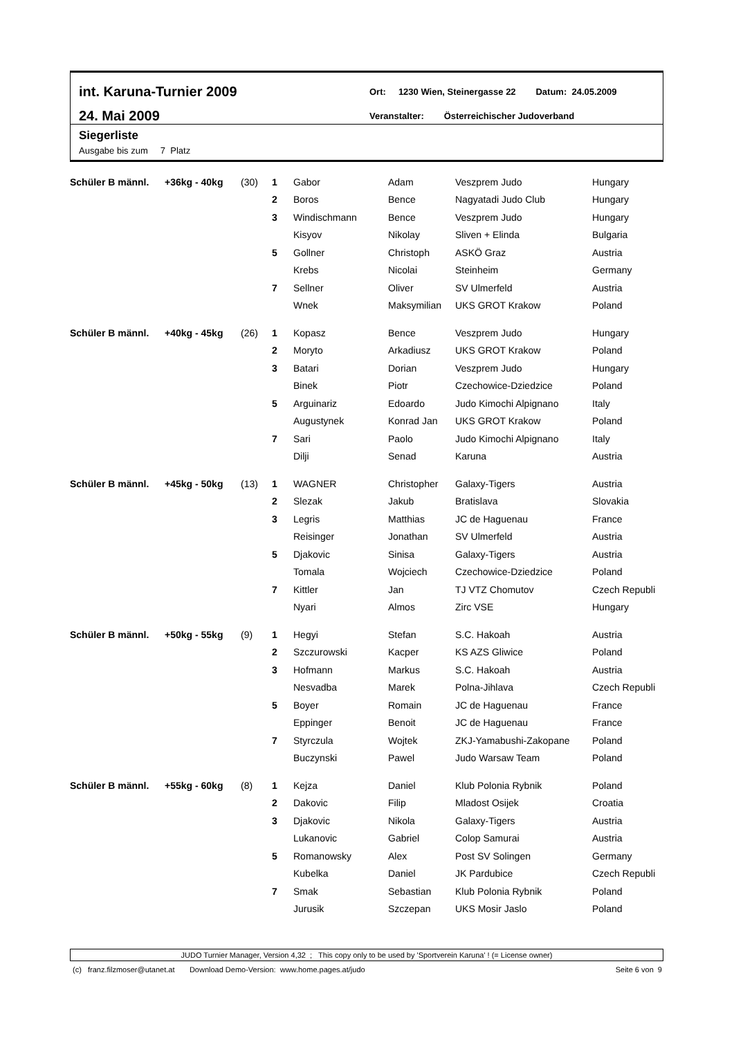int. Karuna-Turnier 2009
24. Mai 2009
Ort: 1230 Wien, Steinergasse 22 Datum: 24.05.2009
Veranstalter: Österreichischer Judoverband
Siegerliste
Ausgabe bis zum 7 Platz
| Schüler B männl. | +36kg - 40kg | (30) | 1 | Gabor | Adam | Veszprem Judo | Hungary |
| | | | 2 | Boros | Bence | Nagyatadi Judo Club | Hungary |
| | | | 3 | Windischmann | Bence | Veszprem Judo | Hungary |
| | | | | Kisyov | Nikolay | Sliven + Elinda | Bulgaria |
| | | | 5 | Gollner | Christoph | ASKÖ Graz | Austria |
| | | | | Krebs | Nicolai | Steinheim | Germany |
| | | | 7 | Sellner | Oliver | SV Ulmerfeld | Austria |
| | | | | Wnek | Maksymilian | UKS GROT Krakow | Poland |
| Schüler B männl. | +40kg - 45kg | (26) | 1 | Kopasz | Bence | Veszprem Judo | Hungary |
| | | | 2 | Moryto | Arkadiusz | UKS GROT Krakow | Poland |
| | | | 3 | Batari | Dorian | Veszprem Judo | Hungary |
| | | | | Binek | Piotr | Czechowice-Dziedzice | Poland |
| | | | 5 | Arguinariz | Edoardo | Judo Kimochi Alpignano | Italy |
| | | | | Augustynek | Konrad Jan | UKS GROT Krakow | Poland |
| | | | 7 | Sari | Paolo | Judo Kimochi Alpignano | Italy |
| | | | | Dilji | Senad | Karuna | Austria |
| Schüler B männl. | +45kg - 50kg | (13) | 1 | WAGNER | Christopher | Galaxy-Tigers | Austria |
| | | | 2 | Slezak | Jakub | Bratislava | Slovakia |
| | | | 3 | Legris | Matthias | JC de Haguenau | France |
| | | | | Reisinger | Jonathan | SV Ulmerfeld | Austria |
| | | | 5 | Djakovic | Sinisa | Galaxy-Tigers | Austria |
| | | | | Tomala | Wojciech | Czechowice-Dziedzice | Poland |
| | | | 7 | Kittler | Jan | TJ VTZ Chomutov | Czech Republi |
| | | | | Nyari | Almos | Zirc VSE | Hungary |
| Schüler B männl. | +50kg - 55kg | (9) | 1 | Hegyi | Stefan | S.C. Hakoah | Austria |
| | | | 2 | Szczurowski | Kacper | KS AZS Gliwice | Poland |
| | | | 3 | Hofmann | Markus | S.C. Hakoah | Austria |
| | | | | Nesvadba | Marek | Polna-Jihlava | Czech Republi |
| | | | 5 | Boyer | Romain | JC de Haguenau | France |
| | | | | Eppinger | Benoit | JC de Haguenau | France |
| | | | 7 | Styrczula | Wojtek | ZKJ-Yamabushi-Zakopane | Poland |
| | | | | Buczynski | Pawel | Judo Warsaw Team | Poland |
| Schüler B männl. | +55kg - 60kg | (8) | 1 | Kejza | Daniel | Klub Polonia Rybnik | Poland |
| | | | 2 | Dakovic | Filip | Mladost Osijek | Croatia |
| | | | 3 | Djakovic | Nikola | Galaxy-Tigers | Austria |
| | | | | Lukanovic | Gabriel | Colop Samurai | Austria |
| | | | 5 | Romanowsky | Alex | Post SV Solingen | Germany |
| | | | | Kubelka | Daniel | JK Pardubice | Czech Republi |
| | | | 7 | Smak | Sebastian | Klub Polonia Rybnik | Poland |
| | | | | Jurusik | Szczepan | UKS Mosir Jaslo | Poland |
JUDO Turnier Manager, Version 4,32 ; This copy only to be used by 'Sportverein Karuna' ! (= License owner)
(c) franz.filzmoser@utanet.at Download Demo-Version: www.home.pages.at/judo Seite 6 von 9